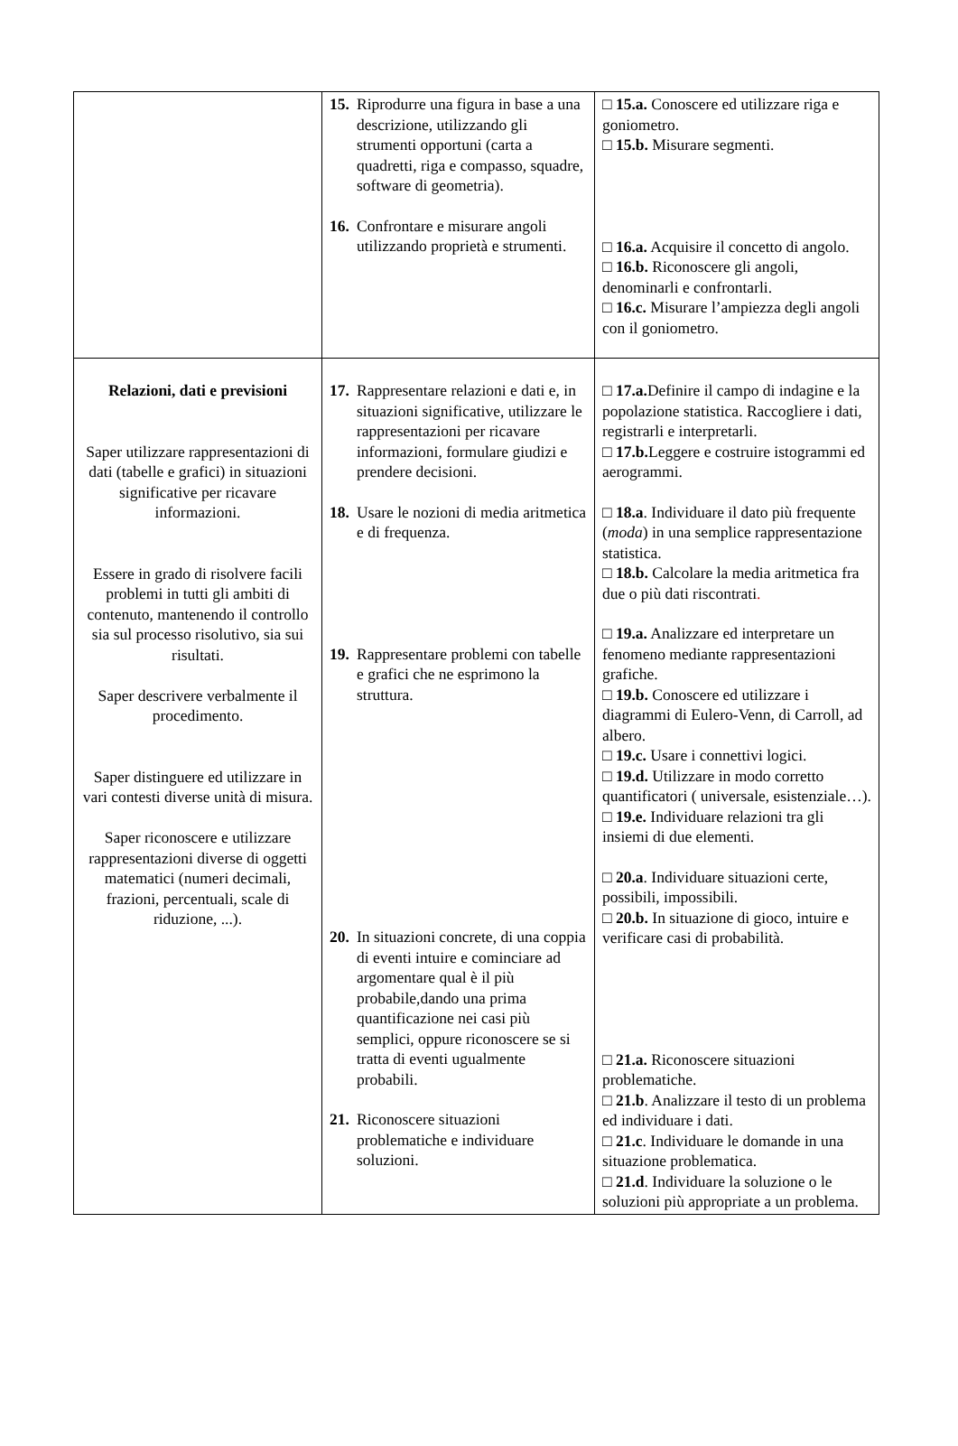| | 15. Riprodurre una figura in base a una descrizione, utilizzando gli strumenti opportuni (carta a quadretti, riga e compasso, squadre, software di geometria). 16. Confrontare e misurare angoli utilizzando proprietà e strumenti. | □ 15.a. Conoscere ed utilizzare riga e goniometro. □ 15.b. Misurare segmenti. □ 16.a. Acquisire il concetto di angolo. □ 16.b. Riconoscere gli angoli, denominarli e confrontarli. □ 16.c. Misurare l’ampiezza degli angoli con il goniometro. |
| Relazioni, dati e previsioni Saper utilizzare rappresentazioni di dati (tabelle e grafici) in situazioni significative per ricavare informazioni. Essere in grado di risolvere facili problemi in tutti gli ambiti di contenuto, mantenendo il controllo sia sul processo risolutivo, sia sui risultati. Saper descrivere verbalmente il procedimento. Saper distinguere ed utilizzare in vari contesti diverse unità di misura. Saper riconoscere e utilizzare rappresentazioni diverse di oggetti matematici (numeri decimali, frazioni, percentuali, scale di riduzione, ...). | 17. Rappresentare relazioni e dati e, in situazioni significative, utilizzare le rappresentazioni per ricavare informazioni, formulare giudizi e prendere decisioni. 18. Usare le nozioni di media aritmetica e di frequenza. 19. Rappresentare problemi con tabelle e grafici che ne esprimono la struttura. 20. In situazioni concrete, di una coppia di eventi intuire e cominciare ad argomentare qual è il più probabile,dando una prima quantificazione nei casi più semplici, oppure riconoscere se si tratta di eventi ugualmente probabili. 21. Riconoscere situazioni problematiche e individuare soluzioni. | □ 17.a. Definire il campo di indagine e la popolazione statistica. Raccogliere i dati, registrarli e interpretarli. □ 17.b. Leggere e costruire istogrammi ed aerogrammi. □ 18.a . Individuare il dato più frequente ( moda ) in una semplice rappresentazione statistica. □ 18.b. Calcolare la media aritmetica fra due o più dati riscontrati . □ 19.a. Analizzare ed interpretare un fenomeno mediante rappresentazioni grafiche. □ 19.b. Conoscere ed utilizzare i diagrammi di Eulero-Venn, di Carroll, ad albero. □ 19.c. Usare i connettivi logici. □ 19.d. Utilizzare in modo corretto quantificatori ( universale, esistenziale…). □ 19.e. Individuare relazioni tra gli insiemi di due elementi. □ 20.a . Individuare situazioni certe, possibili, impossibili. □ 20.b. In situazione di gioco, intuire e verificare casi di probabilità. □ 21.a. Riconoscere situazioni problematiche. □ 21.b . Analizzare il testo di un problema ed individuare i dati. □ 21.c . Individuare le domande in una situazione problematica. □ 21.d . Individuare la soluzione o le soluzioni più appropriate a un problema. |